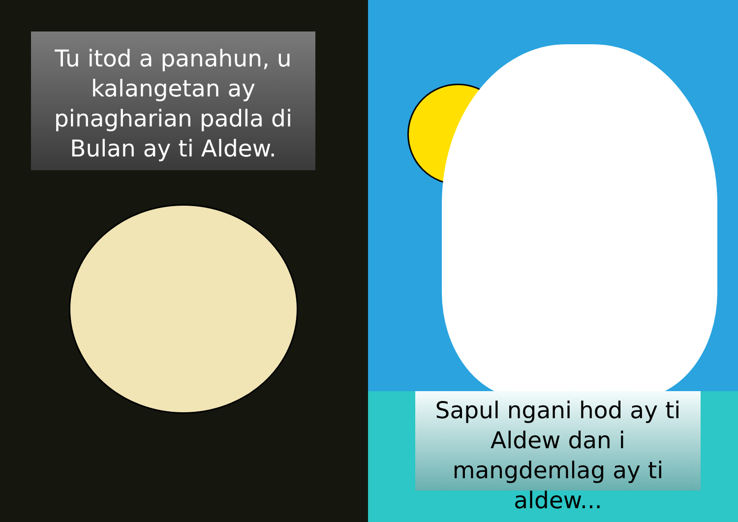Tu itod a panahun, u kalangetan ay pinagharian padla di Bulan ay ti Aldew.
Sapul ngani hod ay ti Aldew dan i mangdemlag ay ti aldew...